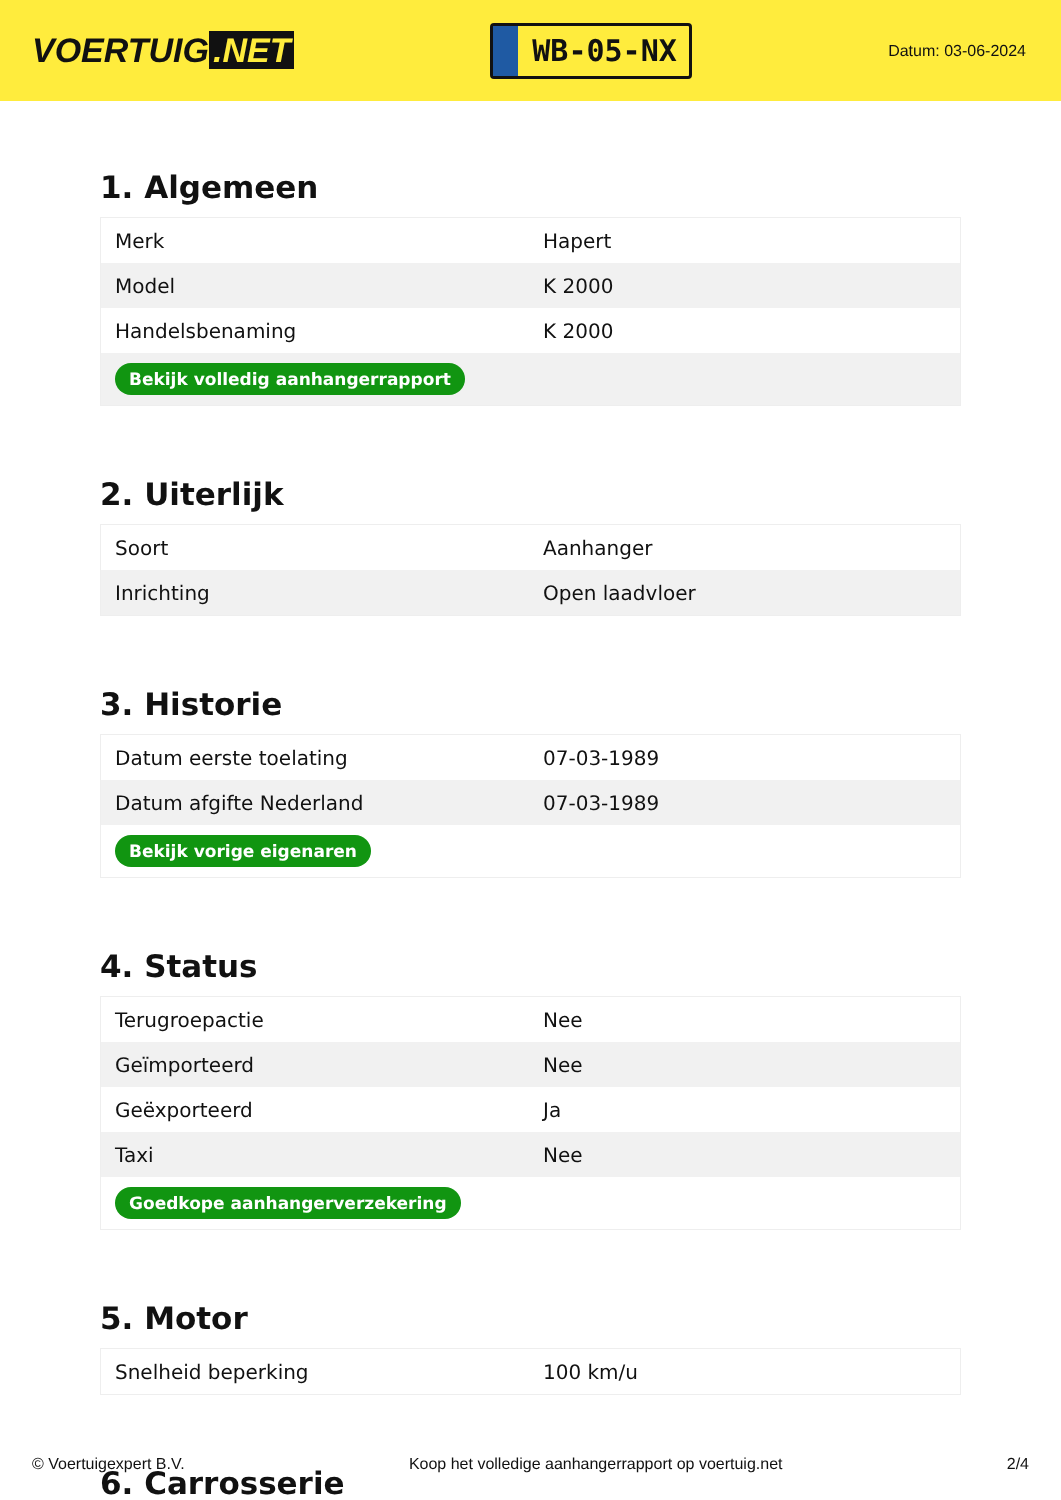VOERTUIG.NET
WB-05-NX
Datum: 03-06-2024
1. Algemeen
| Merk | Hapert |
| Model | K 2000 |
| Handelsbenaming | K 2000 |
| Bekijk volledig aanhangerrapport | |
2. Uiterlijk
| Soort | Aanhanger |
| Inrichting | Open laadvloer |
3. Historie
| Datum eerste toelating | 07-03-1989 |
| Datum afgifte Nederland | 07-03-1989 |
| Bekijk vorige eigenaren | |
4. Status
| Terugroepactie | Nee |
| Geïmporteerd | Nee |
| Geëxporteerd | Ja |
| Taxi | Nee |
| Goedkope aanhangerverzekering | |
5. Motor
| Snelheid beperking | 100 km/u |
6. Carrosserie
© Voertuigexpert B.V. Koop het volledige aanhangerrapport op voertuig.net 2/4